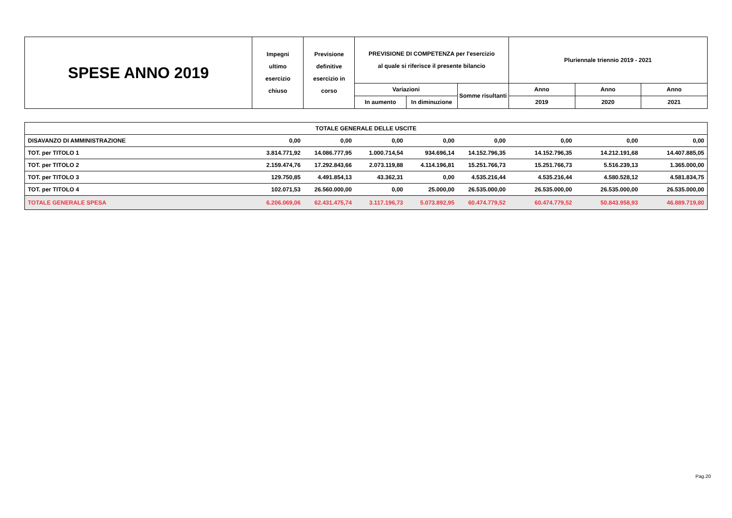| SPESE ANNO 2019 | Impegni ultimo esercizio chiuso | Previsione definitive esercizio in corso | PREVISIONE DI COMPETENZA per l'esercizio al quale si riferisce il presente bilancio | | | Pluriennale triennio 2019 - 2021 | | |
| | | | Variazioni | | Somme risultanti | Anno | Anno | Anno |
| | | | In aumento | In diminuzione | | 2019 | 2020 | 2021 |
| TOTALE GENERALE DELLE USCITE | | | | | | | | |
| DISAVANZO DI AMMINISTRAZIONE | 0,00 | 0,00 | 0,00 | 0,00 | 0,00 | 0,00 | 0,00 | 0,00 |
| TOT. per TITOLO 1 | 3.814.771,92 | 14.086.777,95 | 1.000.714,54 | 934.696,14 | 14.152.796,35 | 14.152.796,35 | 14.212.191,68 | 14.407.885,05 |
| TOT. per TITOLO 2 | 2.159.474,76 | 17.292.843,66 | 2.073.119,88 | 4.114.196,81 | 15.251.766,73 | 15.251.766,73 | 5.516.239,13 | 1.365.000,00 |
| TOT. per TITOLO 3 | 129.750,85 | 4.491.854,13 | 43.362,31 | 0,00 | 4.535.216,44 | 4.535.216,44 | 4.580.528,12 | 4.581.834,75 |
| TOT. per TITOLO 4 | 102.071,53 | 26.560.000,00 | 0,00 | 25.000,00 | 26.535.000,00 | 26.535.000,00 | 26.535.000,00 | 26.535.000,00 |
| TOTALE GENERALE SPESA | 6.206.069,06 | 62.431.475,74 | 3.117.196,73 | 5.073.892,95 | 60.474.779,52 | 60.474.779,52 | 50.843.958,93 | 46.889.719,80 |
Pag.20